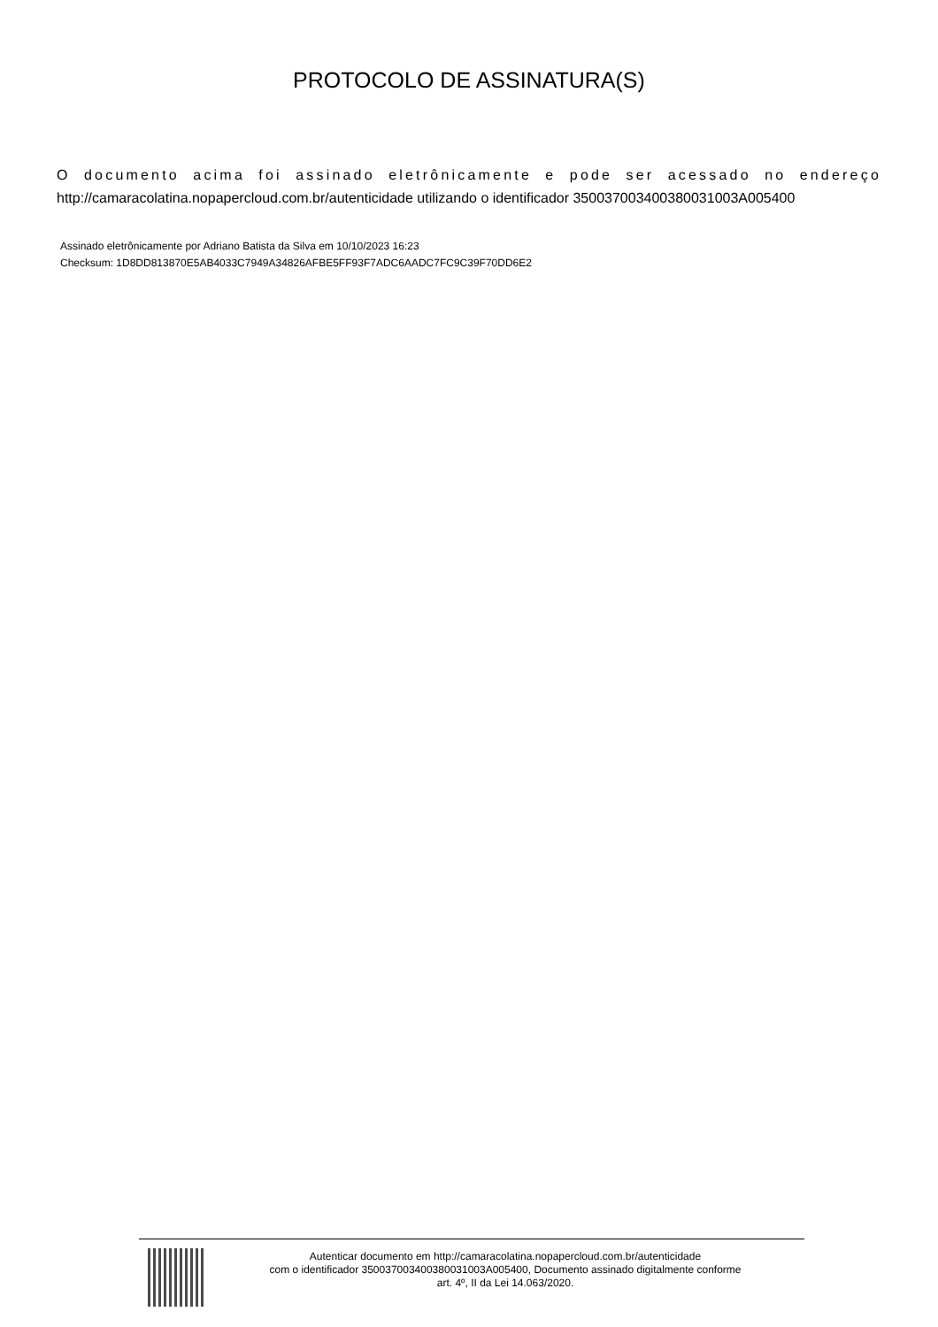PROTOCOLO DE ASSINATURA(S)
O documento acima foi assinado eletrônicamente e pode ser acessado no endereço http://camaracolatina.nopapercloud.com.br/autenticidade utilizando o identificador 350037003400380031003A005400
Assinado eletrônicamente por Adriano Batista da Silva em 10/10/2023 16:23
Checksum: 1D8DD813870E5AB4033C7949A34826AFBE5FF93F7ADC6AADC7FC9C39F70DD6E2
Autenticar documento em http://camaracolatina.nopapercloud.com.br/autenticidade
com o identificador 350037003400380031003A005400, Documento assinado digitalmente conforme
art. 4º, II da Lei 14.063/2020.